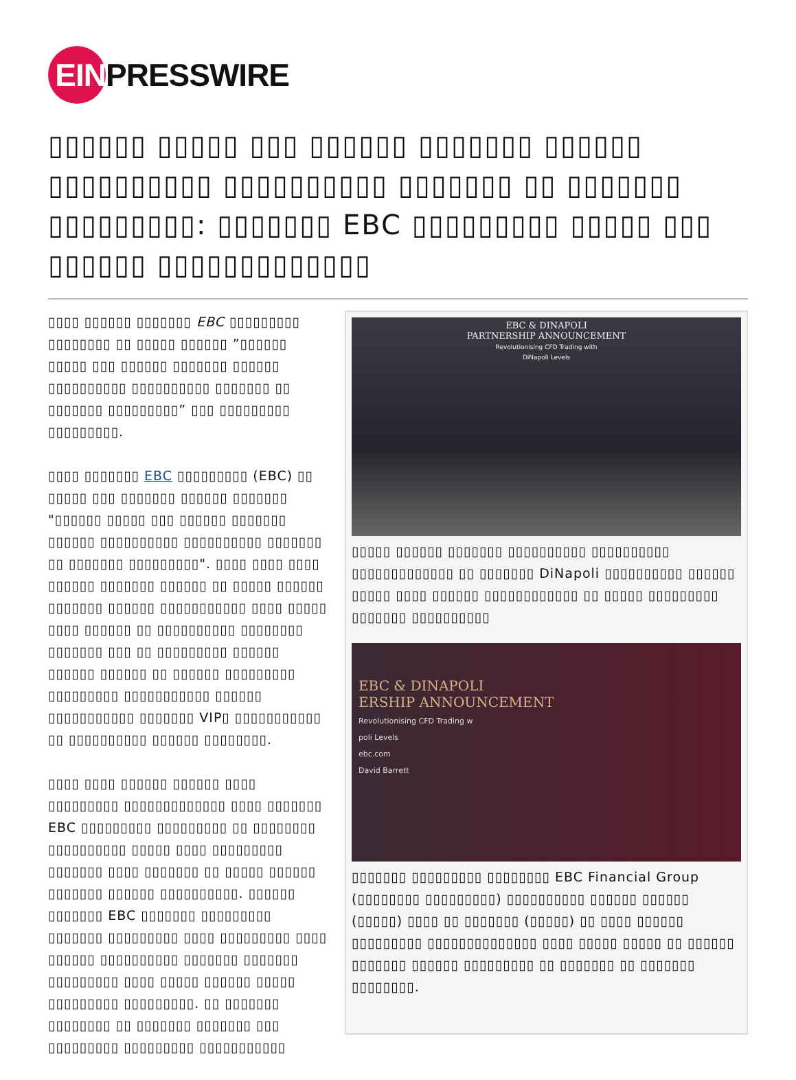EIN
PRESSWIRE
▯▯▯▯▯▯ ▯▯▯▯▯ ▯▯▯ ▯▯▯▯▯▯ ▯▯▯▯▯▯▯ ▯▯▯▯▯▯ ▯▯▯▯▯▯▯▯▯▯ ▯▯▯▯▯▯▯▯▯▯ ▯▯▯▯▯▯▯ ▯▯ ▯▯▯▯▯▯▯ ▯▯▯▯▯▯▯▯▯: ▯▯▯▯▯▯▯ EBC ▯▯▯▯▯▯▯▯▯ ▯▯▯▯▯ ▯▯▯ ▯▯▯▯▯▯ ▯▯▯▯▯▯▯▯▯▯▯▯▯
▯▯▯▯ ▯▯▯▯▯▯ ▯▯▯▯▯▯▯ EBC ▯▯▯▯▯▯▯▯▯ ▯▯▯▯▯▯▯▯ ▯▯ ▯▯▯▯▯ ▯▯▯▯▯▯ ”▯▯▯▯▯▯ ▯▯▯▯▯ ▯▯▯ ▯▯▯▯▯▯ ▯▯▯▯▯▯▯ ▯▯▯▯▯▯ ▯▯▯▯▯▯▯▯▯▯ ▯▯▯▯▯▯▯▯▯▯ ▯▯▯▯▯▯▯ ▯▯ ▯▯▯▯▯▯▯ ▯▯▯▯▯▯▯▯▯” ▯▯▯ ▯▯▯▯▯▯▯▯▯ ▯▯▯▯▯▯▯▯▯.
▯▯▯▯ ▯▯▯▯▯▯▯ EBC ▯▯▯▯▯▯▯▯▯ (EBC) ▯▯ ▯▯▯▯▯ ▯▯▯ ▯▯▯▯▯▯▯ ▯▯▯▯▯▯ ▯▯▯▯▯▯▯ "▯▯▯▯▯▯ ▯▯▯▯▯ ▯▯▯ ▯▯▯▯▯▯ ▯▯▯▯▯▯▯ ▯▯▯▯▯▯ ▯▯▯▯▯▯▯▯▯▯ ▯▯▯▯▯▯▯▯▯▯ ▯▯▯▯▯▯▯ ▯▯ ▯▯▯▯▯▯▯ ▯▯▯▯▯▯▯▯▯". ▯▯▯▯ ▯▯▯▯ ▯▯▯▯ ▯▯▯▯▯▯ ▯▯▯▯▯▯▯ ▯▯▯▯▯▯ ▯▯ ▯▯▯▯▯ ▯▯▯▯▯▯ ▯▯▯▯▯▯▯ ▯▯▯▯▯▯ ▯▯▯▯▯▯▯▯▯▯▯ ▯▯▯▯ ▯▯▯▯▯ ▯▯▯▯ ▯▯▯▯▯▯ ▯▯ ▯▯▯▯▯▯▯▯▯▯ ▯▯▯▯▯▯▯▯ ▯▯▯▯▯▯▯ ▯▯▯ ▯▯ ▯▯▯▯▯▯▯▯▯ ▯▯▯▯▯▯ ▯▯▯▯▯▯ ▯▯▯▯▯▯ ▯▯ ▯▯▯▯▯▯ ▯▯▯▯▯▯▯▯▯ ▯▯▯▯▯▯▯▯▯ ▯▯▯▯▯▯▯▯▯▯▯ ▯▯▯▯▯▯ ▯▯▯▯▯▯▯▯▯▯▯ ▯▯▯▯▯▯▯ VIP▯ ▯▯▯▯▯▯▯▯▯▯▯ ▯▯ ▯▯▯▯▯▯▯▯▯▯ ▯▯▯▯▯▯ ▯▯▯▯▯▯▯▯.
▯▯▯▯ ▯▯▯▯ ▯▯▯▯▯▯ ▯▯▯▯▯▯ ▯▯▯▯ ▯▯▯▯▯▯▯▯▯ ▯▯▯▯▯▯▯▯▯▯▯▯▯ ▯▯▯▯ ▯▯▯▯▯▯▯ EBC ▯▯▯▯▯▯▯▯▯ ▯▯▯▯▯▯▯▯▯ ▯▯ ▯▯▯▯▯▯▯▯ ▯▯▯▯▯▯▯▯▯▯ ▯▯▯▯▯ ▯▯▯▯ ▯▯▯▯▯▯▯▯▯ ▯▯▯▯▯▯▯ ▯▯▯▯ ▯▯▯▯▯▯▯ ▯▯ ▯▯▯▯▯ ▯▯▯▯▯▯ ▯▯▯▯▯▯▯ ▯▯▯▯▯▯ ▯▯▯▯▯▯▯▯▯▯. ▯▯▯▯▯▯ ▯▯▯▯▯▯▯ EBC ▯▯▯▯▯▯▯ ▯▯▯▯▯▯▯▯▯ ▯▯▯▯▯▯▯ ▯▯▯▯▯▯▯▯▯ ▯▯▯▯ ▯▯▯▯▯▯▯▯▯ ▯▯▯▯ ▯▯▯▯▯▯ ▯▯▯▯▯▯▯▯▯▯ ▯▯▯▯▯▯▯ ▯▯▯▯▯▯▯ ▯▯▯▯▯▯▯▯▯ ▯▯▯▯ ▯▯▯▯▯ ▯▯▯▯▯▯ ▯▯▯▯▯ ▯▯▯▯▯▯▯▯▯ ▯▯▯▯▯▯▯▯▯. ▯▯ ▯▯▯▯▯▯▯ ▯▯▯▯▯▯▯▯ ▯▯ ▯▯▯▯▯▯▯ ▯▯▯▯▯▯▯ ▯▯▯ ▯▯▯▯▯▯▯▯▯ ▯▯▯▯▯▯▯▯▯ ▯▯▯▯▯▯▯▯▯▯▯
EBC & DINAPOLI
PARTNERSHIP ANNOUNCEMENT
Revolutionising CFD Trading with
DiNapoli Levels
▯▯▯▯▯ ▯▯▯▯▯▯ ▯▯▯▯▯▯▯ ▯▯▯▯▯▯▯▯▯▯ ▯▯▯▯▯▯▯▯▯▯ ▯▯▯▯▯▯▯▯▯▯▯▯▯ ▯▯ ▯▯▯▯▯▯▯ DiNapoli ▯▯▯▯▯▯▯▯▯▯ ▯▯▯▯▯▯ ▯▯▯▯▯ ▯▯▯▯ ▯▯▯▯▯▯ ▯▯▯▯▯▯▯▯▯▯▯▯ ▯▯ ▯▯▯▯▯ ▯▯▯▯▯▯▯▯▯ ▯▯▯▯▯▯▯ ▯▯▯▯▯▯▯▯▯▯
EBC & DINAPOLI
ERSHIP ANNOUNCEMENT
Revolutionising CFD Trading w
poli Levels
ebc.com
David Barrett
▯▯▯▯▯▯▯ ▯▯▯▯▯▯▯▯▯ ▯▯▯▯▯▯▯▯ EBC Financial Group (▯▯▯▯▯▯▯▯ ▯▯▯▯▯▯▯▯▯) ▯▯▯▯▯▯▯▯▯▯ ▯▯▯▯▯▯ ▯▯▯▯▯▯ (▯▯▯▯▯) ▯▯▯▯ ▯▯ ▯▯▯▯▯▯▯ (▯▯▯▯▯) ▯▯ ▯▯▯▯ ▯▯▯▯▯▯ ▯▯▯▯▯▯▯▯▯ ▯▯▯▯▯▯▯▯▯▯▯▯▯▯ ▯▯▯▯ ▯▯▯▯▯ ▯▯▯▯▯ ▯▯ ▯▯▯▯▯▯ ▯▯▯▯▯▯▯ ▯▯▯▯▯▯ ▯▯▯▯▯▯▯▯▯ ▯▯ ▯▯▯▯▯▯▯ ▯▯ ▯▯▯▯▯▯▯ ▯▯▯▯▯▯▯▯.